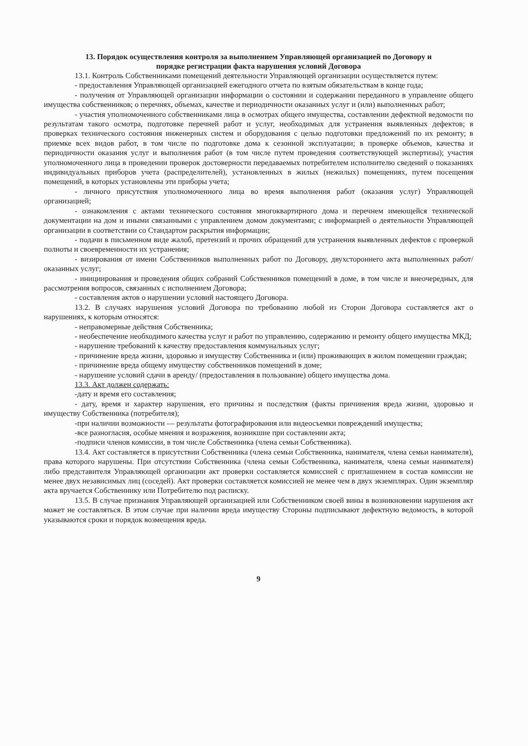13. Порядок осуществления контроля за выполнением Управляющей организацией по Договору и
порядке регистрации факта нарушения условий Договора
13.1. Контроль Собственниками помещений деятельности Управляющей организации осуществляется путем:
- предоставления Управляющей организацией ежегодного отчета по взятым обязательствам в конце года;
- получения от Управляющей организации информации о состоянии и содержании переданного в управление общего имущества собственников; о перечнях, объемах, качестве и периодичности оказанных услуг и (или) выполненных работ;
- участия уполномоченного собственниками лица в осмотрах общего имущества, составлении дефектной ведомости по результатам такого осмотра, подготовке перечней работ и услуг, необходимых для устранения выявленных дефектов; в проверках технического состояния инженерных систем и оборудования с целью подготовки предложений по их ремонту; в приемке всех видов работ, в том числе по подготовке дома к сезонной эксплуатации; в проверке объемов, качества и периодичности оказания услуг и выполнения работ (в том числе путем проведения соответствующей экспертизы); участия уполномоченного лица в проведении проверок достоверности передаваемых потребителем исполнителю сведений о показаниях индивидуальных приборов учета (распределителей), установленных в жилых (нежилых) помещениях, путем посещения помещений, в которых установлены эти приборы учета;
- личного присутствия уполномоченного лица во время выполнения работ (оказания услуг) Управляющей организацией;
- ознакомления с актами технического состояния многоквартирного дома и перечнем имеющейся технической документации на дом и иными связанными с управлением домом документами; с информацией о деятельности Управляющей организации в соответствии со Стандартом раскрытия информации;
- подачи в письменном виде жалоб, претензий и прочих обращений для устранения выявленных дефектов с проверкой полноты и своевременности их устранения;
- визирования от имени Собственников выполненных работ по Договору, двухстороннего акта выполненных работ/оказанных услуг;
- инициирования и проведения общих собраний Собственников помещений в доме, в том числе и внеочередных, для рассмотрения вопросов, связанных с исполнением Договора;
- составления актов о нарушении условий настоящего Договора.
13.2. В случаях нарушения условий Договора по требованию любой из Сторон Договора составляется акт о нарушениях, к которым относятся:
- неправомерные действия Собственника;
- необеспечение необходимого качества услуг и работ по управлению, содержанию и ремонту общего имущества МКД;
- нарушение требований к качеству предоставления коммунальных услуг;
- причинение вреда жизни, здоровью и имуществу Собственника и (или) проживающих в жилом помещении граждан;
- причинение вреда общему имуществу собственников помещений в доме;
- нарушение условий сдачи в аренду/ (предоставления в пользование) общего имущества дома.
13.3. Акт должен содержать:
-дату и время его составления;
- дату, время и характер нарушения, его причины и последствия (факты причинения вреда жизни, здоровью и имуществу Собственника (потребителя);
-при наличии возможности — результаты фотографирования или видеосъемки повреждений имущества;
-все разногласия, особые мнения и возражения, возникшие при составлении акта;
-подписи членов комиссии, в том числе Собственника (члена семьи Собственника).
13.4. Акт составляется в присутствии Собственника (члена семьи Собственника, нанимателя, члена семьи нанимателя), права которого нарушены. При отсутствии Собственника (члена семьи Собственника, нанимателя, члена семьи нанимателя) либо представителя Управляющей организации акт проверки составляется комиссией с приглашением в состав комиссии не менее двух независимых лиц (соседей). Акт проверки составляется комиссией не менее чем в двух экземплярах. Один экземпляр акта вручается Собственнику или Потребителю под расписку.
13.5. В случае признания Управляющей организацией или Собственником своей вины в возникновении нарушения акт может не составляться. В этом случае при наличии вреда имуществу Стороны подписывают дефектную ведомость, в которой указываются сроки и порядок возмещения вреда.
9